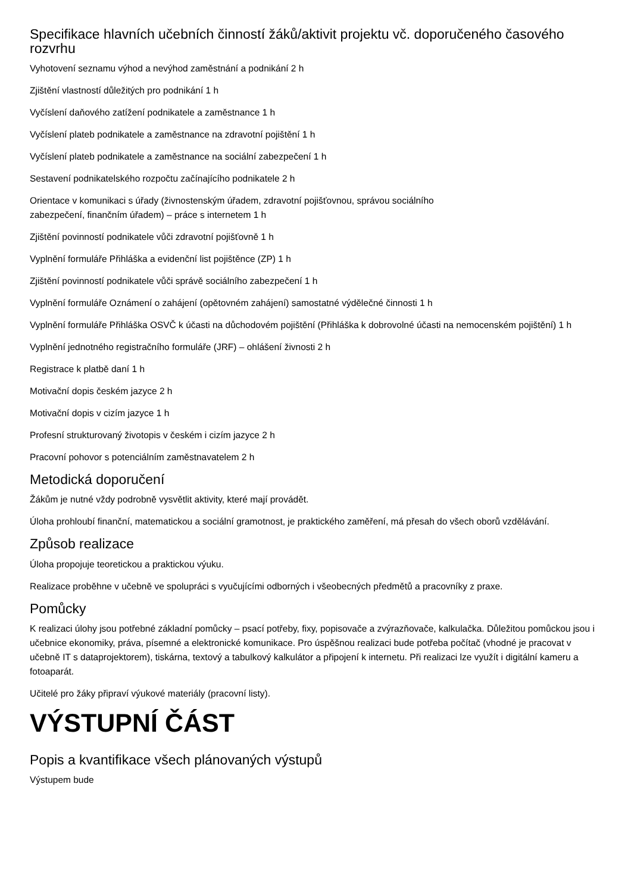Specifikace hlavních učebních činností žáků/aktivit projektu vč. doporučeného časového rozvrhu
Vyhotovení seznamu výhod a nevýhod zaměstnání a podnikání 2 h
Zjištění vlastností důležitých pro podnikání 1 h
Vyčíslení daňového zatížení podnikatele a zaměstnance 1 h
Vyčíslení plateb podnikatele a zaměstnance na zdravotní pojištění 1 h
Vyčíslení plateb podnikatele a zaměstnance na sociální zabezpečení 1 h
Sestavení podnikatelského rozpočtu začínajícího podnikatele 2 h
Orientace v komunikaci s úřady (živnostenským úřadem, zdravotní pojišťovnou, správou sociálního
zabezpečení, finančním úřadem) – práce s internetem 1 h
Zjištění povinností podnikatele vůči zdravotní pojišťovně 1 h
Vyplnění formuláře Přihláška a evidenční list pojištěnce (ZP) 1 h
Zjištění povinností podnikatele vůči správě sociálního zabezpečení 1 h
Vyplnění formuláře Oznámení o zahájení (opětovném zahájení) samostatné výdělečné činnosti 1 h
Vyplnění formuláře Přihláška OSVČ k účasti na důchodovém pojištění (Přihláška k dobrovolné účasti na nemocenském pojištění) 1 h
Vyplnění jednotného registračního formuláře (JRF) – ohlášení živnosti 2 h
Registrace k platbě daní 1 h
Motivační dopis českém jazyce 2 h
Motivační dopis v cizím jazyce 1 h
Profesní strukturovaný životopis v českém i cizím jazyce 2 h
Pracovní pohovor s potenciálním zaměstnavatelem 2 h
Metodická doporučení
Žákům je nutné vždy podrobně vysvětlit aktivity, které mají provádět.
Úloha prohloubí finanční, matematickou a sociální gramotnost, je praktického zaměření, má přesah do všech oborů vzdělávání.
Způsob realizace
Úloha propojuje teoretickou a praktickou výuku.
Realizace proběhne v učebně ve spolupráci s vyučujícími odborných i všeobecných předmětů a pracovníky z praxe.
Pomůcky
K realizaci úlohy jsou potřebné základní pomůcky – psací potřeby, fixy, popisovače a zvýrazňovače, kalkulačka. Důležitou pomůckou jsou i učebnice ekonomiky, práva, písemné a elektronické komunikace. Pro úspěšnou realizaci bude potřeba počítač (vhodné je pracovat v učebně IT s dataprojektorem), tiskárna, textový a tabulkový kalkulátor a připojení k internetu. Při realizaci lze využít i digitální kameru a fotoaparát.
Učitelé pro žáky připraví výukové materiály (pracovní listy).
VÝSTUPNÍ ČÁST
Popis a kvantifikace všech plánovaných výstupů
Výstupem bude